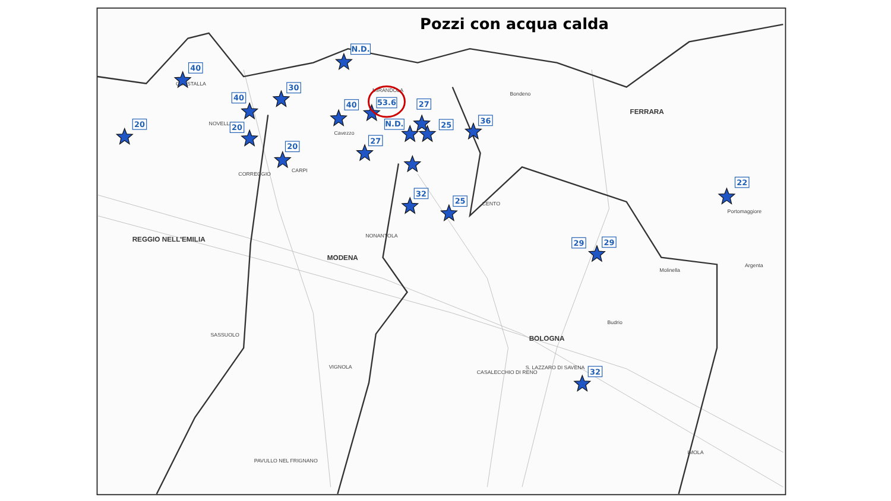Pozzi con acqua calda
GUASTALLA
NOVELLARA
MIRANDOLA
Cavezzo
Bondeno
FERRARA
CENTO
CARPI
CORREGGIO
REGGIO NELL'EMILIA
MODENA
NONANTOLA
BOLOGNA
CASALECCHIO DI RENO
S. LAZZARO DI SAVENA
VIGNOLA
SASSUOLO
PAVULLO NEL FRIGNANO
IMOLA
Portomaggiore
Budrio
Molinella
Argenta
40
30
40
N.D.
40
53.6
N.D.
20
20
20
27
27
25
36
32
25
22
29
29
32